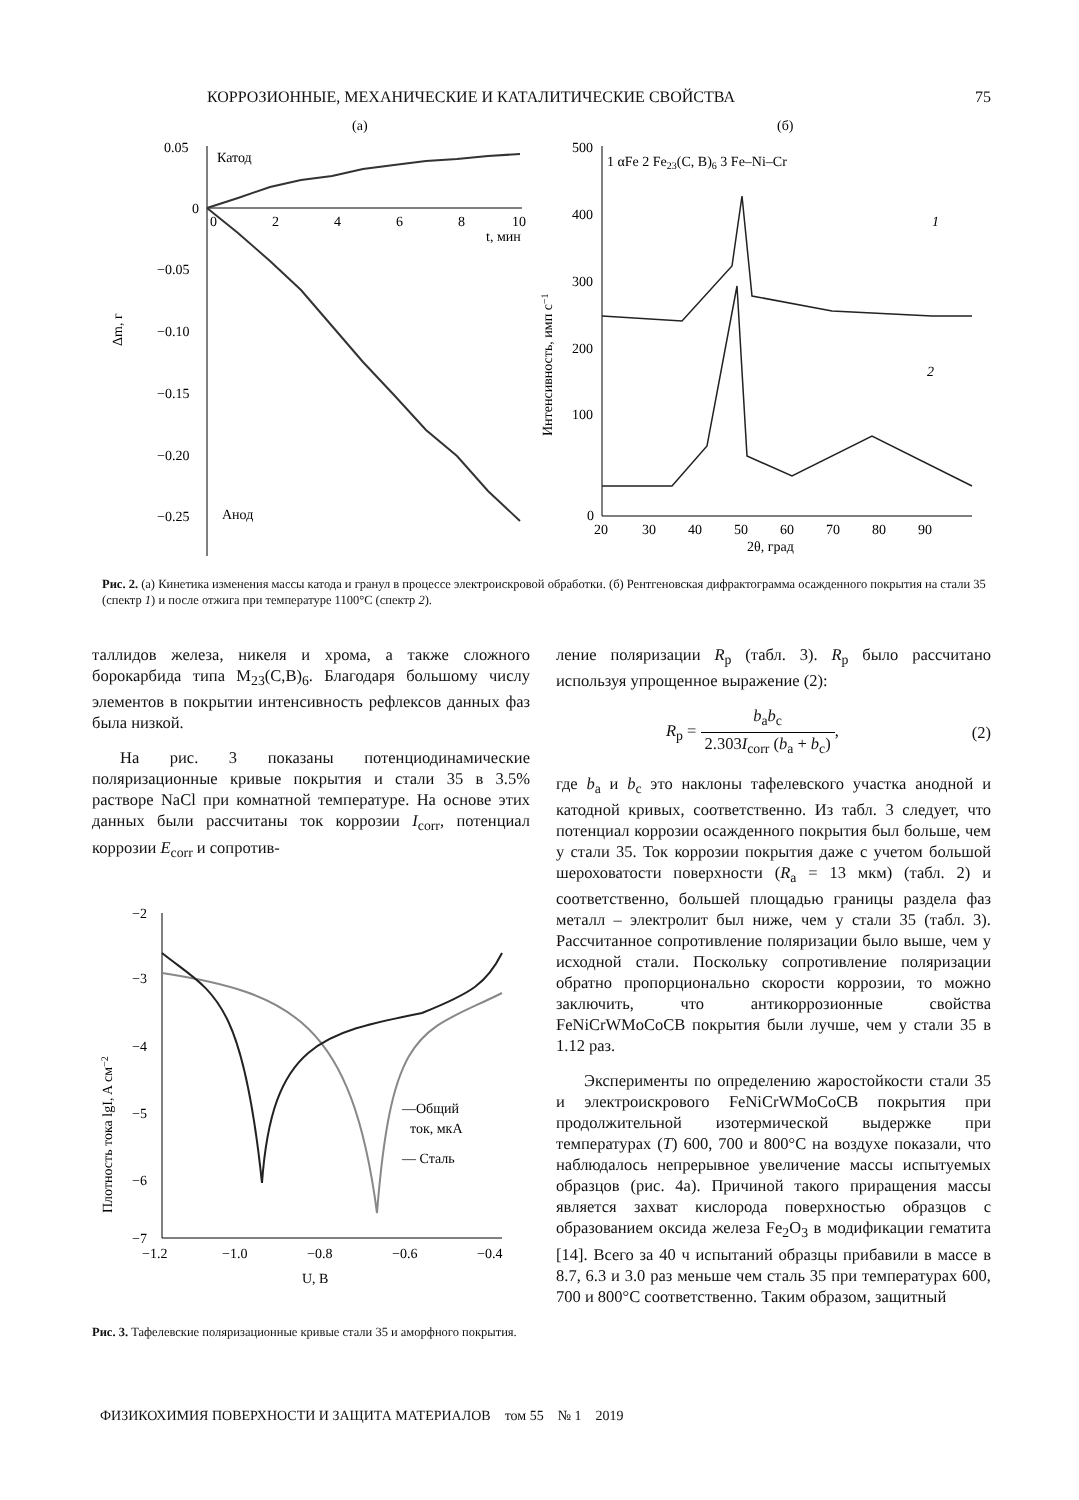КОРРОЗИОННЫЕ, МЕХАНИЧЕСКИЕ И КАТАЛИТИЧЕСКИЕ СВОЙСТВА 75
(а)
0.05
0
−0.05
−0.10
−0.15
−0.20
−0.25
0
2
4
6
8
10
t, мин
Δm, г
Катод
Анод
(б)
1 αFe 2 Fe23(C, B)6 3 Fe–Ni–Cr
500
400
300
200
100
0
20
30
40
50
60
70
80
90
2θ, град
Интенсивность, имп с−1
1
2
Рис. 2. (а) Кинетика изменения массы катода и гранул в процессе электроискровой обработки. (б) Рентгеновская дифрактограмма осажденного покрытия на стали 35 (спектр 1) и после отжига при температуре 1100°С (спектр 2).
таллидов железа, никеля и хрома, а также сложного борокарбида типа M<sub>23</sub>(C,B)<sub>6</sub>. Благодаря большому числу элементов в покрытии интенсивность рефлексов данных фаз была низкой.
На рис. 3 показаны потенциодинамические поляризационные кривые покрытия и стали 35 в 3.5% растворе NaCl при комнатной температуре. На основе этих данных были рассчитаны ток коррозии I<sub>corr</sub>, потенциал коррозии E<sub>corr</sub> и сопротив-
−2
−3
−4
−5
−6
−7
−1.2
−1.0
−0.8
−0.6
−0.4
U, В
Плотность тока lgI, A см−2
—Общий
ток, мкА
— Сталь
Рис. 3. Тафелевские поляризационные кривые стали 35 и аморфного покрытия.
ление поляризации R<sub>p</sub> (табл. 3). R<sub>p</sub> было рассчитано используя упрощенное выражение (2):
R<sub>p</sub> = b<sub>a</sub>b<sub>c</sub> 2.303I<sub>corr</sub> (b<sub>a</sub> + b<sub>c</sub>), (2)
где b<sub>a</sub> и b<sub>c</sub> это наклоны тафелевского участка анодной и катодной кривых, соответственно. Из табл. 3 следует, что потенциал коррозии осажденного покрытия был больше, чем у стали 35. Ток коррозии покрытия даже с учетом большой шероховатости поверхности (R<sub>a</sub> = 13 мкм) (табл. 2) и соответственно, большей площадью границы раздела фаз металл – электролит был ниже, чем у стали 35 (табл. 3). Рассчитанное сопротивление поляризации было выше, чем у исходной стали. Поскольку сопротивление поляризации обратно пропорционально скорости коррозии, то можно заключить, что антикоррозионные свойства FeNiCrWMoCoCB покрытия были лучше, чем у стали 35 в 1.12 раз.
Эксперименты по определению жаростойкости стали 35 и электроискрового FeNiCrWMoCoCB покрытия при продолжительной изотермической выдержке при температурах (T) 600, 700 и 800°С на воздухе показали, что наблюдалось непрерывное увеличение массы испытуемых образцов (рис. 4а). Причиной такого приращения массы является захват кислорода поверхностью образцов с образованием оксида железа Fe<sub>2</sub>O<sub>3</sub> в модификации гематита [14]. Всего за 40 ч испытаний образцы прибавили в массе в 8.7, 6.3 и 3.0 раз меньше чем сталь 35 при температурах 600, 700 и 800°С соответственно. Таким образом, защитный
ФИЗИКОХИМИЯ ПОВЕРХНОСТИ И ЗАЩИТА МАТЕРИАЛОВ том 55 № 1 2019